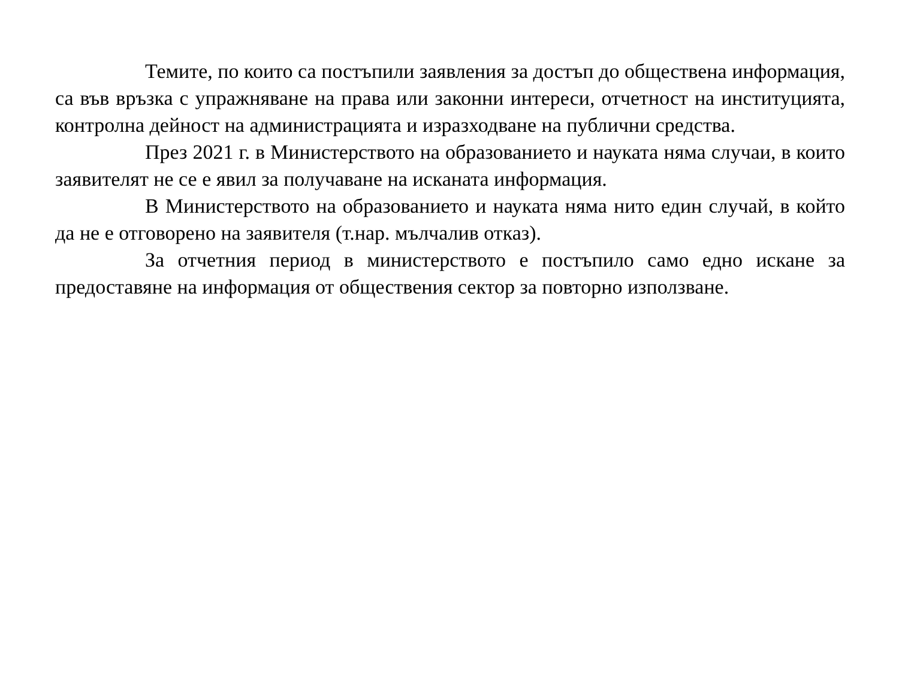Темите, по които са постъпили заявления за достъп до обществена информация, са във връзка с упражняване на права или законни интереси, отчетност на институцията, контролна дейност на администрацията и изразходване на публични средства.
През 2021 г. в Министерството на образованието и науката няма случаи, в които заявителят не се е явил за получаване на исканата информация.
В Министерството на образованието и науката няма нито един случай, в който да не е отговорено на заявителя (т.нар. мълчалив отказ).
За отчетния период в министерството е постъпило само едно искане за предоставяне на информация от обществения сектор за повторно използване.